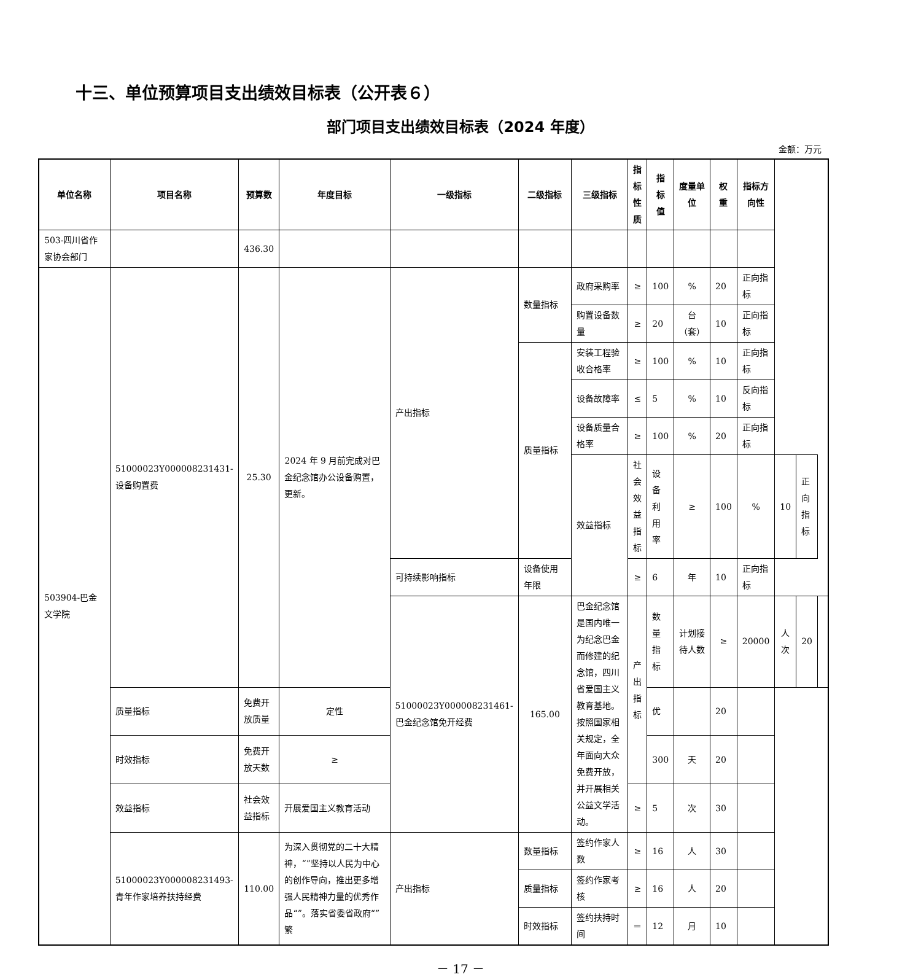十三、单位预算项目支出绩效目标表（公开表６）
部门项目支出绩效目标表（2024 年度）
金额：万元
| 单位名称 | 项目名称 | 预算数 | 年度目标 | 一级指标 | 二级指标 | 三级指标 | 指标性质 | 指标值 | 度量单位 | 权重 | 指标方向性 | | | |
| --- | --- | --- | --- | --- | --- | --- | --- | --- | --- | --- | --- | --- | --- | --- |
| 503-四川省作家协会部门 | | 436.30 | | | | | | | | | | | | |
| 503904-巴金文学院 | 51000023Y000008231431-设备购置费 | 25.30 | 2024 年 9 月前完成对巴金纪念馆办公设备购置，更新。 | 产出指标 | 数量指标 | 政府采购率 | ≥ | 100 | % | 20 | 正向指标 | | | |
| | | | | | | 购置设备数量 | ≥ | 20 | 台（套） | 10 | 正向指标 | | | |
| | | | | | 质量指标 | 安装工程验收合格率 | ≥ | 100 | % | 10 | 正向指标 | | | |
| | | | | | | 设备故障率 | ≤ | 5 | % | 10 | 反向指标 | | | |
| | | | | | | 设备质量合格率 | ≥ | 100 | % | 20 | 正向指标 | | | |
| | | | | | | 效益指标 | 社会效益指标 | 设备利用率 | ≥ | 100 | % | 10 | 正向指标 | |
| | | | | 可持续影响指标 | 设备使用年限 | | ≥ | 6 | 年 | 10 | 正向指标 | | | |
| | | | | 51000023Y000008231461-巴金纪念馆免开经费 | 165.00 | 巴金纪念馆是国内唯一为纪念巴金而修建的纪念馆，四川省爱国主义教育基地。按照国家相关规定，全年面向大众免费开放，并开展相关公益文学活动。 | 产出指标 | 数量指标 | 计划接待人数 | ≥ | 20000 | 人次 | 20 | |
| | 质量指标 | 免费开放质量 | 定性 | | | | | 优 | | 20 | | | | |
| | 时效指标 | 免费开放天数 | ≥ | | | | | 300 | 天 | 20 | | | | |
| | 效益指标 | 社会效益指标 | 开展爱国主义教育活动 | | | | ≥ | 5 | 次 | 30 | | | | |
| | 51000023Y000008231493-青年作家培养扶持经费 | 110.00 | 为深入贯彻党的二十大精神，“”坚持以人民为中心的创作导向，推出更多增强人民精神力量的优秀作品“”。落实省委省政府“”繁 | 产出指标 | 数量指标 | 签约作家人数 | ≥ | 16 | 人 | 30 | | | | |
| | | | | | 质量指标 | 签约作家考核 | ≥ | 16 | 人 | 20 | | | | |
| | | | | | 时效指标 | 签约扶持时间 | ＝ | 12 | 月 | 10 | | | | |
－ 17 －